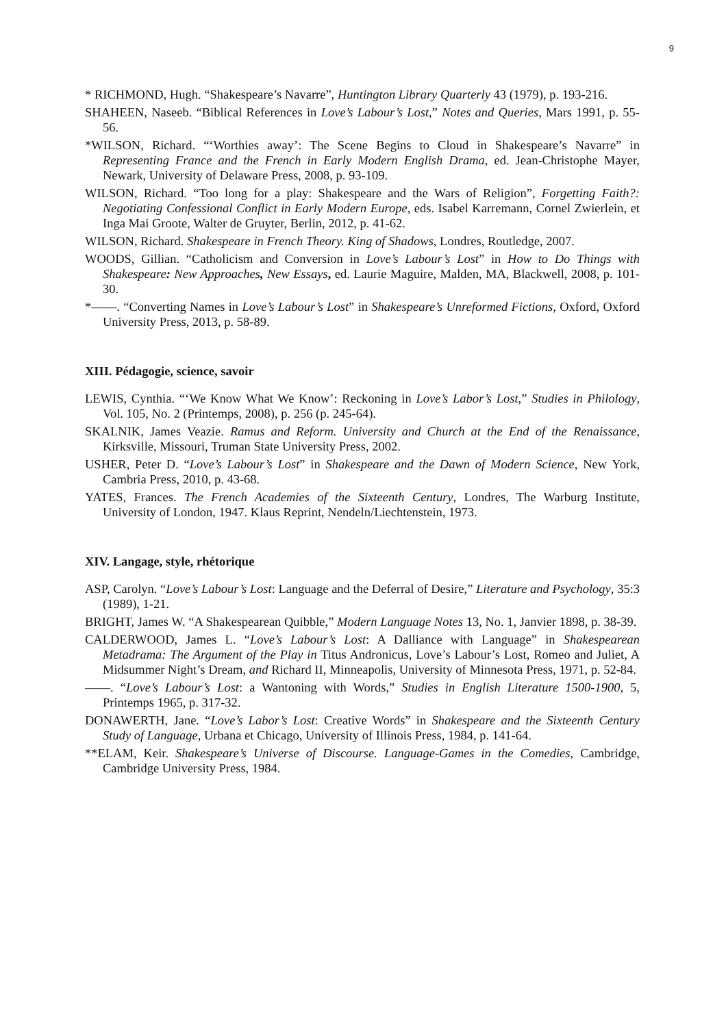9
* RICHMOND, Hugh. “Shakespeare’s Navarre”, Huntington Library Quarterly 43 (1979), p. 193-216.
SHAHEEN, Naseeb. “Biblical References in Love’s Labour’s Lost,” Notes and Queries, Mars 1991, p. 55-56.
*WILSON, Richard. “‘Worthies away’: The Scene Begins to Cloud in Shakespeare’s Navarre” in Representing France and the French in Early Modern English Drama, ed. Jean-Christophe Mayer, Newark, University of Delaware Press, 2008, p. 93-109.
WILSON, Richard. “Too long for a play: Shakespeare and the Wars of Religion”, Forgetting Faith?: Negotiating Confessional Conflict in Early Modern Europe, eds. Isabel Karremann, Cornel Zwierlein, et Inga Mai Groote, Walter de Gruyter, Berlin, 2012, p. 41-62.
WILSON, Richard. Shakespeare in French Theory. King of Shadows, Londres, Routledge, 2007.
WOODS, Gillian. “Catholicism and Conversion in Love’s Labour’s Lost” in How to Do Things with Shakespeare: New Approaches, New Essays, ed. Laurie Maguire, Malden, MA, Blackwell, 2008, p. 101-30.
*——. “Converting Names in Love’s Labour’s Lost” in Shakespeare’s Unreformed Fictions, Oxford, Oxford University Press, 2013, p. 58-89.
XIII. Pédagogie, science, savoir
LEWIS, Cynthia. “‘We Know What We Know’: Reckoning in Love’s Labor’s Lost,” Studies in Philology, Vol. 105, No. 2 (Printemps, 2008), p. 256 (p. 245-64).
SKALNIK, James Veazie. Ramus and Reform. University and Church at the End of the Renaissance, Kirksville, Missouri, Truman State University Press, 2002.
USHER, Peter D. “Love’s Labour’s Lost” in Shakespeare and the Dawn of Modern Science, New York, Cambria Press, 2010, p. 43-68.
YATES, Frances. The French Academies of the Sixteenth Century, Londres, The Warburg Institute, University of London, 1947. Klaus Reprint, Nendeln/Liechtenstein, 1973.
XIV. Langage, style, rhétorique
ASP, Carolyn. “Love’s Labour’s Lost: Language and the Deferral of Desire,” Literature and Psychology, 35:3 (1989), 1-21.
BRIGHT, James W. “A Shakespearean Quibble,” Modern Language Notes 13, No. 1, Janvier 1898, p. 38-39.
CALDERWOOD, James L. “Love’s Labour’s Lost: A Dalliance with Language” in Shakespearean Metadrama: The Argument of the Play in Titus Andronicus, Love’s Labour’s Lost, Romeo and Juliet, A Midsummer Night’s Dream, and Richard II, Minneapolis, University of Minnesota Press, 1971, p. 52-84.
——. “Love’s Labour’s Lost: a Wantoning with Words,” Studies in English Literature 1500-1900, 5, Printemps 1965, p. 317-32.
DONAWERTH, Jane. “Love’s Labor’s Lost: Creative Words” in Shakespeare and the Sixteenth Century Study of Language, Urbana et Chicago, University of Illinois Press, 1984, p. 141-64.
**ELAM, Keir. Shakespeare’s Universe of Discourse. Language-Games in the Comedies, Cambridge, Cambridge University Press, 1984.